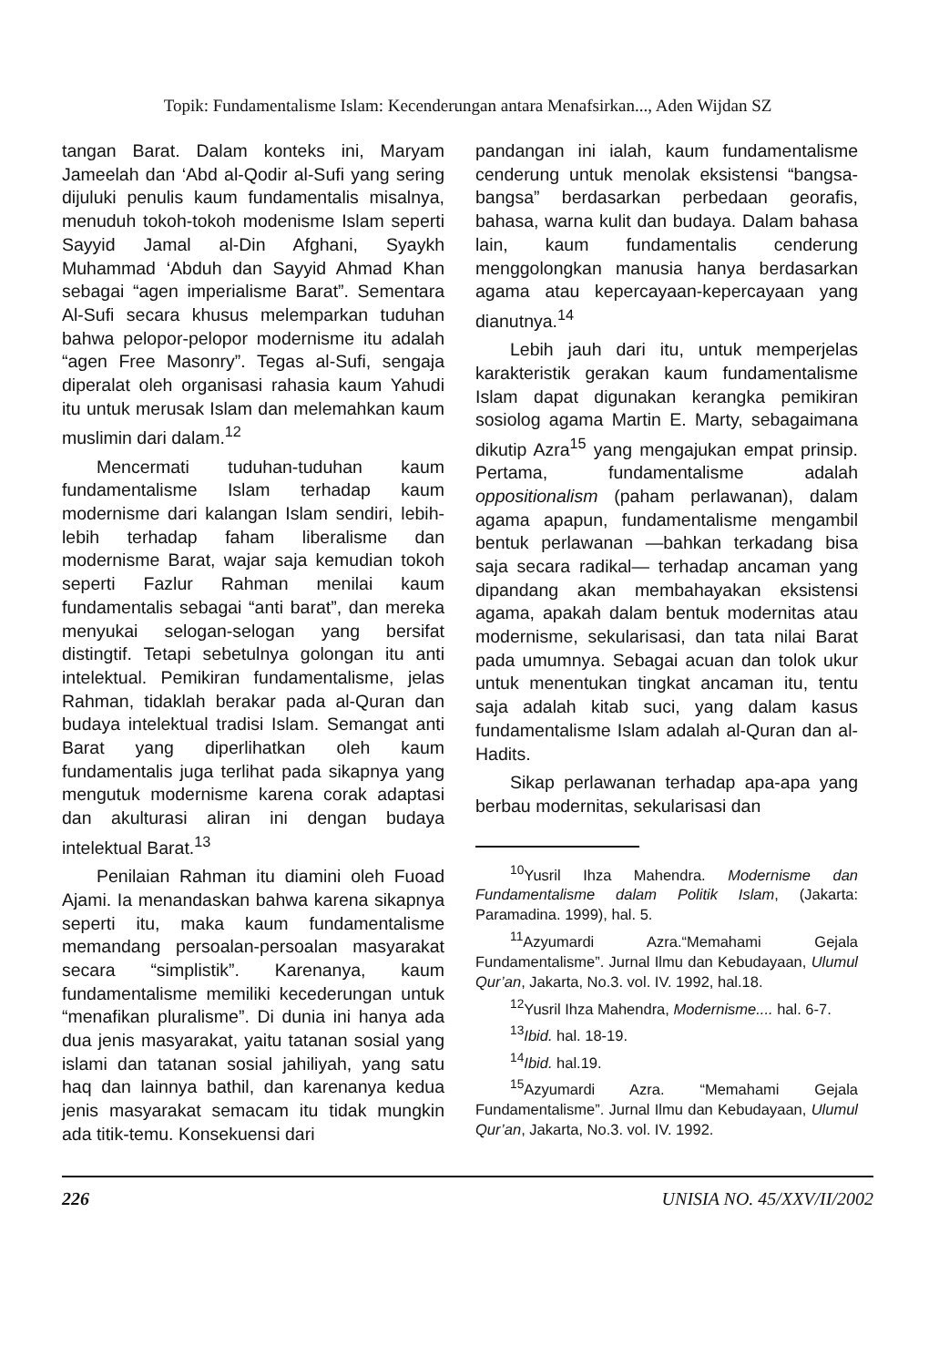Topik: Fundamentalisme Islam: Kecenderungan antara Menafsirkan..., Aden Wijdan SZ
tangan Barat. Dalam konteks ini, Maryam Jameelah dan ‘Abd al-Qodir al-Sufi yang sering dijuluki penulis kaum fundamentalis misalnya, menuduh tokoh-tokoh modenisme Islam seperti Sayyid Jamal al-Din Afghani, Syaykh Muhammad ‘Abduh dan Sayyid Ahmad Khan sebagai “agen imperialisme Barat”. Sementara Al-Sufi secara khusus melemparkan tuduhan bahwa pelopor-pelopor modernisme itu adalah “agen Free Masonry”. Tegas al-Sufi, sengaja diperalat oleh organisasi rahasia kaum Yahudi itu untuk merusak Islam dan melemahkan kaum muslimin dari dalam.<sup>12</sup>
Mencermati tuduhan-tuduhan kaum fundamentalisme Islam terhadap kaum modernisme dari kalangan Islam sendiri, lebih-lebih terhadap faham liberalisme dan modernisme Barat, wajar saja kemudian tokoh seperti Fazlur Rahman menilai kaum fundamentalis sebagai “anti barat”, dan mereka menyukai selogan-selogan yang bersifat distingtif. Tetapi sebetulnya golongan itu anti intelektual. Pemikiran fundamentalisme, jelas Rahman, tidaklah berakar pada al-Quran dan budaya intelektual tradisi Islam. Semangat anti Barat yang diperlihatkan oleh kaum fundamentalis juga terlihat pada sikapnya yang mengutuk modernisme karena corak adaptasi dan akulturasi aliran ini dengan budaya intelektual Barat.<sup>13</sup>
Penilaian Rahman itu diamini oleh Fuoad Ajami. Ia menandaskan bahwa karena sikapnya seperti itu, maka kaum fundamentalisme memandang persoalan-persoalan masyarakat secara “simplistik”. Karenanya, kaum fundamentalisme memiliki kecederungan untuk “menafikan pluralisme”. Di dunia ini hanya ada dua jenis masyarakat, yaitu tatanan sosial yang islami dan tatanan sosial jahiliyah, yang satu haq dan lainnya bathil, dan karenanya kedua jenis masyarakat semacam itu tidak mungkin ada titik-temu. Konsekuensi dari
pandangan ini ialah, kaum fundamentalisme cenderung untuk menolak eksistensi “bangsa-bangsa” berdasarkan perbedaan georafis, bahasa, warna kulit dan budaya. Dalam bahasa lain, kaum fundamentalis cenderung menggolongkan manusia hanya berdasarkan agama atau kepercayaan-kepercayaan yang dianutnya.<sup>14</sup>
Lebih jauh dari itu, untuk memperjelas karakteristik gerakan kaum fundamentalisme Islam dapat digunakan kerangka pemikiran sosiolog agama Martin E. Marty, sebagaimana dikutip Azra<sup>15</sup> yang mengajukan empat prinsip. Pertama, fundamentalisme adalah oppositionalism (paham perlawanan), dalam agama apapun, fundamentalisme mengambil bentuk perlawanan —bahkan terkadang bisa saja secara radikal— terhadap ancaman yang dipandang akan membahayakan eksistensi agama, apakah dalam bentuk modernitas atau modernisme, sekularisasi, dan tata nilai Barat pada umumnya. Sebagai acuan dan tolok ukur untuk menentukan tingkat ancaman itu, tentu saja adalah kitab suci, yang dalam kasus fundamentalisme Islam adalah al-Quran dan al-Hadits.
Sikap perlawanan terhadap apa-apa yang berbau modernitas, sekularisasi dan
<sup>10</sup> Yusril Ihza Mahendra. Modernisme dan Fundamentalisme dalam Politik Islam, (Jakarta: Paramadina. 1999), hal. 5.
<sup>11</sup> Azyumardi Azra.“Memahami Gejala Fundamentalisme”. Jurnal Ilmu dan Kebudayaan, Ulumul Qur’an, Jakarta, No.3. vol. IV. 1992, hal.18.
<sup>12</sup> Yusril Ihza Mahendra, Modernisme.... hal. 6-7.
<sup>13</sup> Ibid. hal. 18-19.
<sup>14</sup> Ibid. hal.19.
<sup>15</sup> Azyumardi Azra. “Memahami Gejala Fundamentalisme”. Jurnal Ilmu dan Kebudayaan, Ulumul Qur’an, Jakarta, No.3. vol. IV. 1992.
226 UNISIA NO. 45/XXV/II/2002